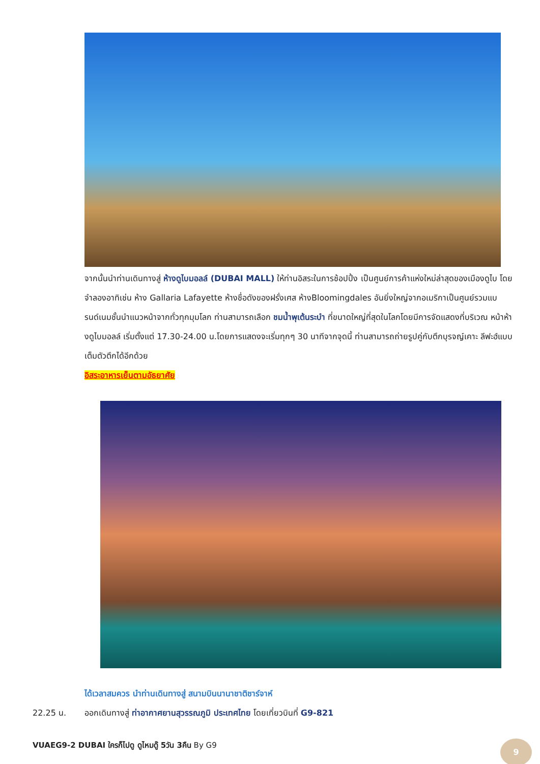จากนั้นนำท่านเดินทางสู่ ห้างดูไบมอลล์ (DUBAI MALL) ให้ท่านอิสระในการช้อปปิ้ง เป็นศูนย์การค้าแห่งใหม่ล่าสุดของเมืองดูไบ โดยจำลองอาทิเช่น ห้าง Gallaria Lafayette ห้างชื่อดังของฝรั่งเศส ห้างBloomingdales อันยิ่งใหญ่จากอเมริกาเป็นศูนย์รวมแบรนด์เนมชั้นนำแนวหน้าจากทั่วทุกมุมโลก ท่านสามารถเลือก ชมน้ำพุเต้นระบำ ที่ขนาดใหญ่ที่สุดในโลกโดยมีการจัดแสดงที่บริเวณ หน้าห้างดูไบมอลล์ เริ่มตั้งแต่ 17.30-24.00 น.โดยการแสดงจะเริ่มทุกๆ 30 นาทีจากจุดนี้ ท่านสามารถถ่ายรูปคู่กับตึกบุรจญ์เคาะ ลีฟะฮ์แบบเต็มตัวตึกได้อีกด้วย
อิสระอาหารเย็นตามอัธยาศัย
ได้เวลาสมควร นำท่านเดินทางสู่ สนามบินนานาชาติชาร์จาห์
22.25 น. ออกเดินทางสู่ ท่าอากาศยานสุวรรณภูมิ ประเทศไทย โดยเที่ยวบินที่ G9-821
VUAEG9-2 DUBAI ใครก็ไปดู ดูไหมดู๊ 5วัน 3คืน By G9
9